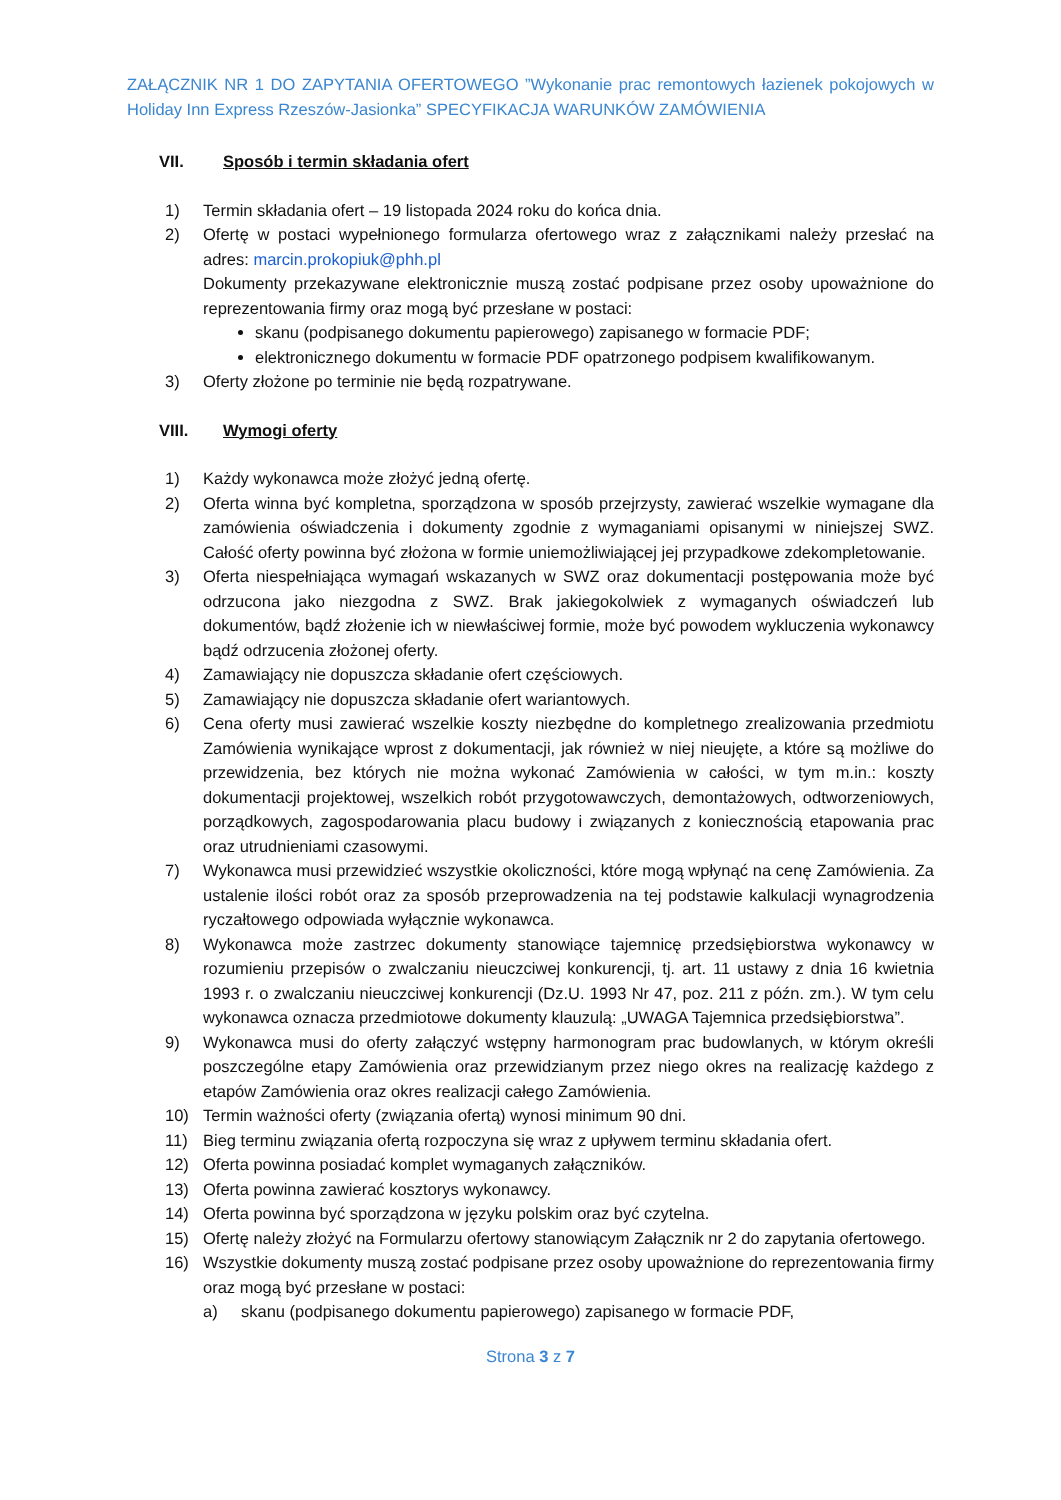ZAŁĄCZNIK NR 1 DO ZAPYTANIA OFERTOWEGO ”Wykonanie prac remontowych łazienek pokojowych w Holiday Inn Express Rzeszów-Jasionka” SPECYFIKACJA WARUNKÓW ZAMÓWIENIA
VII. Sposób i termin składania ofert
1) Termin składania ofert – 19 listopada 2024 roku do końca dnia.
2) Ofertę w postaci wypełnionego formularza ofertowego wraz z załącznikami należy przesłać na adres: marcin.prokopiuk@phh.pl
Dokumenty przekazywane elektronicznie muszą zostać podpisane przez osoby upoważnione do reprezentowania firmy oraz mogą być przesłane w postaci:
skanu (podpisanego dokumentu papierowego) zapisanego w formacie PDF;
elektronicznego dokumentu w formacie PDF opatrzonego podpisem kwalifikowanym.
3) Oferty złożone po terminie nie będą rozpatrywane.
VIII. Wymogi oferty
1) Każdy wykonawca może złożyć jedną ofertę.
2) Oferta winna być kompletna, sporządzona w sposób przejrzysty, zawierać wszelkie wymagane dla zamówienia oświadczenia i dokumenty zgodnie z wymaganiami opisanymi w niniejszej SWZ. Całość oferty powinna być złożona w formie uniemożliwiającej jej przypadkowe zdekompletowanie.
3) Oferta niespełniająca wymagań wskazanych w SWZ oraz dokumentacji postępowania może być odrzucona jako niezgodna z SWZ. Brak jakiegokolwiek z wymaganych oświadczeń lub dokumentów, bądź złożenie ich w niewłaściwej formie, może być powodem wykluczenia wykonawcy bądź odrzucenia złożonej oferty.
4) Zamawiający nie dopuszcza składanie ofert częściowych.
5) Zamawiający nie dopuszcza składanie ofert wariantowych.
6) Cena oferty musi zawierać wszelkie koszty niezbędne do kompletnego zrealizowania przedmiotu Zamówienia wynikające wprost z dokumentacji, jak również w niej nieujęte, a które są możliwe do przewidzenia, bez których nie można wykonać Zamówienia w całości, w tym m.in.: koszty dokumentacji projektowej, wszelkich robót przygotowawczych, demontażowych, odtworzeniowych, porządkowych, zagospodarowania placu budowy i związanych z koniecznością etapowania prac oraz utrudnieniami czasowymi.
7) Wykonawca musi przewidzieć wszystkie okoliczności, które mogą wpłynąć na cenę Zamówienia. Za ustalenie ilości robót oraz za sposób przeprowadzenia na tej podstawie kalkulacji wynagrodzenia ryczałtowego odpowiada wyłącznie wykonawca.
8) Wykonawca może zastrzec dokumenty stanowiące tajemnicę przedsiębiorstwa wykonawcy w rozumieniu przepisów o zwalczaniu nieuczciwej konkurencji, tj. art. 11 ustawy z dnia 16 kwietnia 1993 r. o zwalczaniu nieuczciwej konkurencji (Dz.U. 1993 Nr 47, poz. 211 z późn. zm.). W tym celu wykonawca oznacza przedmiotowe dokumenty klauzulą: „UWAGA Tajemnica przedsiębiorstwa”.
9) Wykonawca musi do oferty załączyć wstępny harmonogram prac budowlanych, w którym określi poszczególne etapy Zamówienia oraz przewidzianym przez niego okres na realizację każdego z etapów Zamówienia oraz okres realizacji całego Zamówienia.
10) Termin ważności oferty (związania ofertą) wynosi minimum 90 dni.
11) Bieg terminu związania ofertą rozpoczyna się wraz z upływem terminu składania ofert.
12) Oferta powinna posiadać komplet wymaganych załączników.
13) Oferta powinna zawierać kosztorys wykonawcy.
14) Oferta powinna być sporządzona w języku polskim oraz być czytelna.
15) Ofertę należy złożyć na Formularzu ofertowy stanowiącym Załącznik nr 2 do zapytania ofertowego.
16) Wszystkie dokumenty muszą zostać podpisane przez osoby upoważnione do reprezentowania firmy oraz mogą być przesłane w postaci:
a) skanu (podpisanego dokumentu papierowego) zapisanego w formacie PDF,
Strona 3 z 7